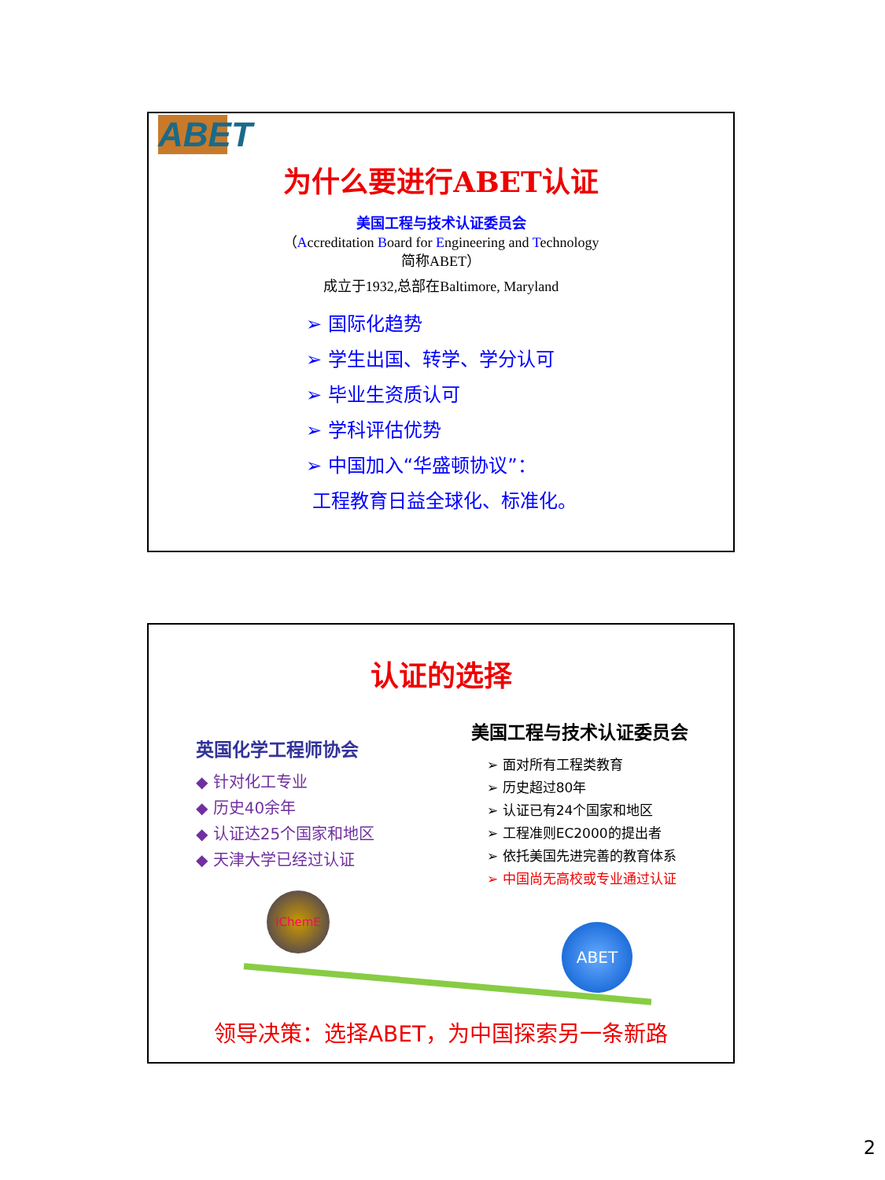ABET
为什么要进行ABET认证
美国工程与技术认证委员会
（Accreditation Board for Engineering and Technology
简称ABET）
成立于1932,总部在Baltimore, Maryland
➢ 国际化趋势
➢ 学生出国、转学、学分认可
➢ 毕业生资质认可
➢ 学科评估优势
➢ 中国加入“华盛顿协议”：
工程教育日益全球化、标准化。
认证的选择
英国化学工程师协会
◆ 针对化工专业
◆ 历史40余年
◆ 认证达25个国家和地区
◆ 天津大学已经过认证
美国工程与技术认证委员会
➢ 面对所有工程类教育
➢ 历史超过80年
➢ 认证已有24个国家和地区
➢ 工程准则EC2000的提出者
➢ 依托美国先进完善的教育体系
➢ 中国尚无高校或专业通过认证
IChemE
ABET
领导决策：选择ABET，为中国探索另一条新路
2